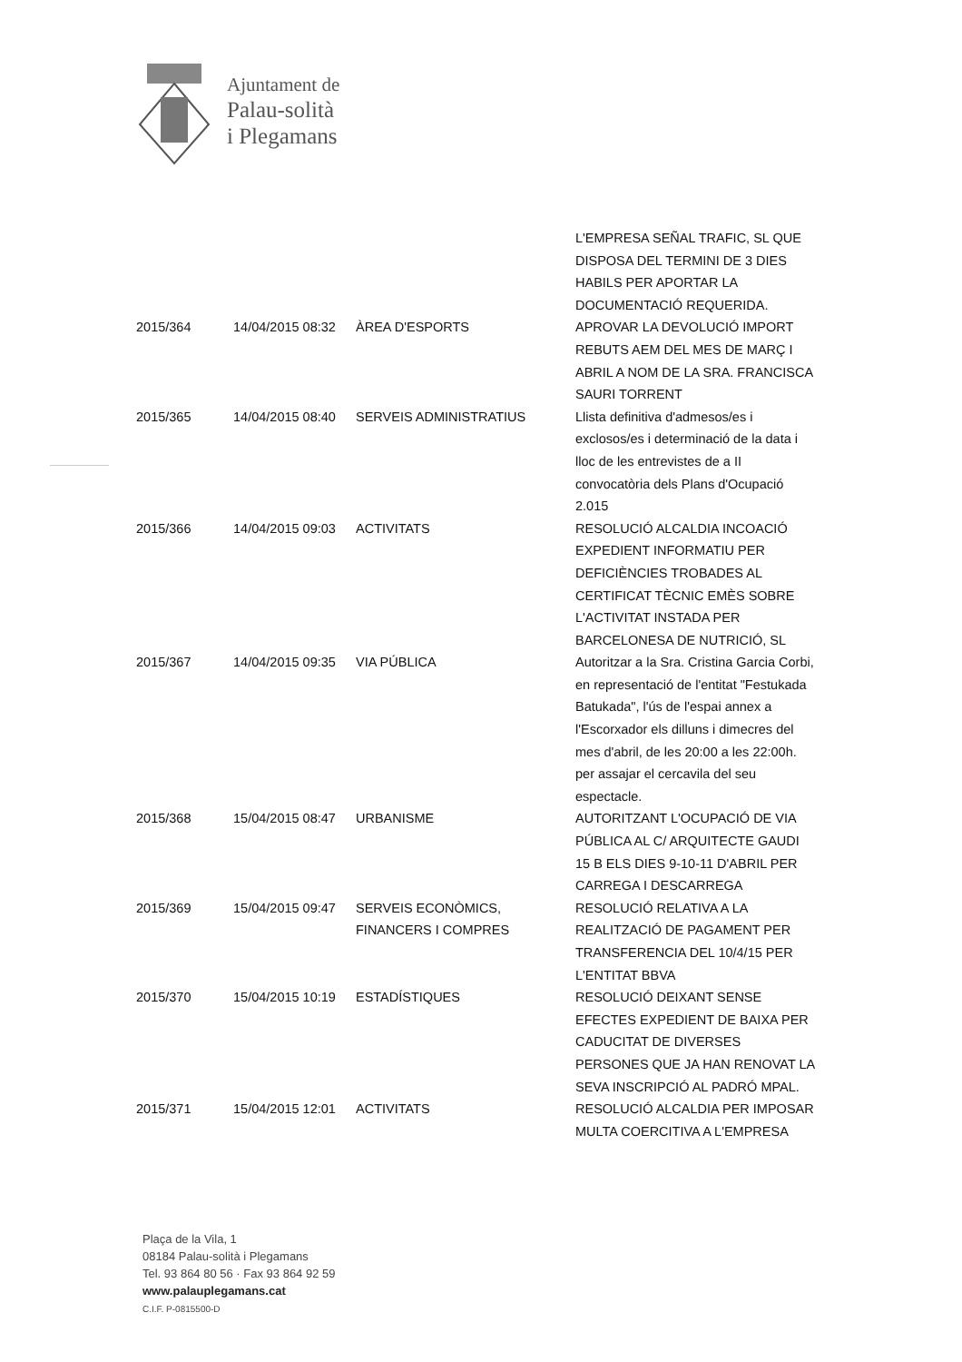Ajuntament de
Palau-solità
i Plegamans
| | | | L'EMPRESA SEÑAL TRAFIC, SL QUE DISPOSA DEL TERMINI DE 3 DIES HABILS PER APORTAR LA DOCUMENTACIÓ REQUERIDA. |
| 2015/364 | 14/04/2015 08:32 | ÀREA D'ESPORTS | APROVAR LA DEVOLUCIÓ IMPORT REBUTS AEM DEL MES DE MARÇ I ABRIL A NOM DE LA SRA. FRANCISCA SAURI TORRENT |
| 2015/365 | 14/04/2015 08:40 | SERVEIS ADMINISTRATIUS | Llista definitiva d'admesos/es i exclosos/es i determinació de la data i lloc de les entrevistes de a II convocatòria dels Plans d'Ocupació 2.015 |
| 2015/366 | 14/04/2015 09:03 | ACTIVITATS | RESOLUCIÓ ALCALDIA INCOACIÓ EXPEDIENT INFORMATIU PER DEFICIÈNCIES TROBADES AL CERTIFICAT TÈCNIC EMÈS SOBRE L'ACTIVITAT INSTADA PER BARCELONESA DE NUTRICIÓ, SL |
| 2015/367 | 14/04/2015 09:35 | VIA PÚBLICA | Autoritzar a la Sra. Cristina Garcia Corbi, en representació de l'entitat "Festukada Batukada", l'ús de l'espai annex a l'Escorxador els dilluns i dimecres del mes d'abril, de les 20:00 a les 22:00h. per assajar el cercavila del seu espectacle. |
| 2015/368 | 15/04/2015 08:47 | URBANISME | AUTORITZANT L'OCUPACIÓ DE VIA PÚBLICA AL C/ ARQUITECTE GAUDI 15 B ELS DIES 9-10-11 D'ABRIL PER CARREGA I DESCARREGA |
| 2015/369 | 15/04/2015 09:47 | SERVEIS ECONÒMICS, FINANCERS I COMPRES | RESOLUCIÓ RELATIVA A LA REALITZACIÓ DE PAGAMENT PER TRANSFERENCIA DEL 10/4/15 PER L'ENTITAT BBVA |
| 2015/370 | 15/04/2015 10:19 | ESTADÍSTIQUES | RESOLUCIÓ DEIXANT SENSE EFECTES EXPEDIENT DE BAIXA PER CADUCITAT DE DIVERSES PERSONES QUE JA HAN RENOVAT LA SEVA INSCRIPCIÓ AL PADRÓ MPAL. |
| 2015/371 | 15/04/2015 12:01 | ACTIVITATS | RESOLUCIÓ ALCALDIA PER IMPOSAR MULTA COERCITIVA A L'EMPRESA |
Plaça de la Vila, 1
08184 Palau-solità i Plegamans
Tel. 93 864 80 56 · Fax 93 864 92 59
www.palauplegamans.cat
C.I.F. P-0815500-D